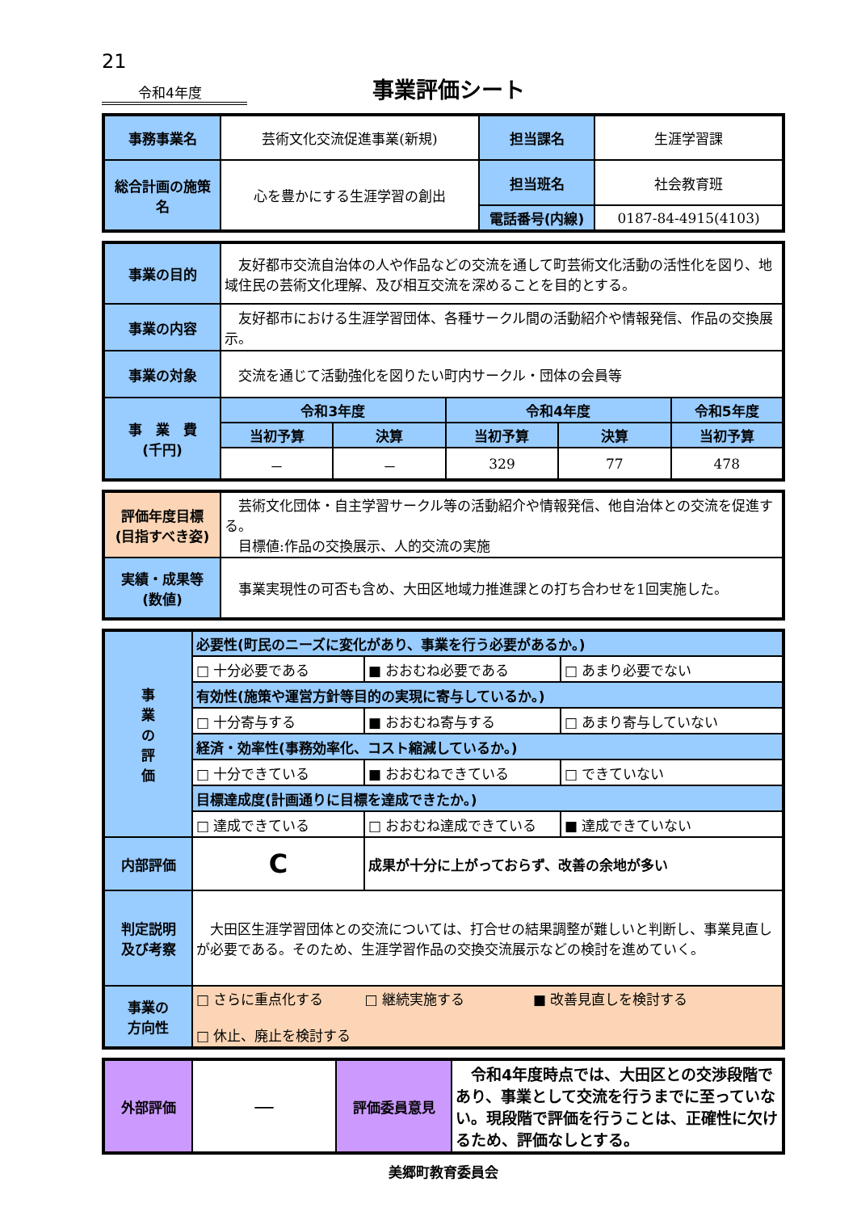21
令和4年度 事業評価シート
| 事務事業名 | 芸術文化交流促進事業(新規) | 担当課名 | 生涯学習課 |
| 総合計画の施策名 | 心を豊かにする生涯学習の創出 | 担当班名 | 社会教育班 |
| | | 電話番号(内線) | 0187-84-4915(4103) |
| 事業の目的 | 友好都市交流自治体の人や作品などの交流を通して町芸術文化活動の活性化を図り、地域住民の芸術文化理解、及び相互交流を深めることを目的とする。 | | | | |
| 事業の内容 | 友好都市における生涯学習団体、各種サークル間の活動紹介や情報発信、作品の交換展示。 | | | | |
| 事業の対象 | 交流を通じて活動強化を図りたい町内サークル・団体の会員等 | | | | |
| 事 業 費 (千円) | 令和3年度 | | 令和4年度 | | 令和5年度 |
| | 当初予算 | 決算 | 当初予算 | 決算 | 当初予算 |
| | － | － | 329 | 77 | 478 |
| 評価年度目標 (目指すべき姿) | 芸術文化団体・自主学習サークル等の活動紹介や情報発信、他自治体との交流を促進する。 目標値:作品の交換展示、人的交流の実施 |
| 実績・成果等 (数値) | 事業実現性の可否も含め、大田区地域力推進課との打ち合わせを1回実施した。 |
| 事 業 の 評 価 | 必要性(町民のニーズに変化があり、事業を行う必要があるか。) | | |
| | □ 十分必要である | ■ おおむね必要である | □ あまり必要でない |
| | 有効性(施策や運営方針等目的の実現に寄与しているか。) | | |
| | □ 十分寄与する | ■ おおむね寄与する | □ あまり寄与していない |
| | 経済・効率性(事務効率化、コスト縮減しているか。) | | |
| | □ 十分できている | ■ おおむねできている | □ できていない |
| | 目標達成度(計画通りに目標を達成できたか。) | | |
| | □ 達成できている | □ おおむね達成できている | ■ 達成できていない |
| 内部評価 | C | 成果が十分に上がっておらず、改善の余地が多い | |
| 判定説明 及び考察 | 大田区生涯学習団体との交流については、打合せの結果調整が難しいと判断し、事業見直しが必要である。そのため、生涯学習作品の交換交流展示などの検討を進めていく。 | | |
| 事業の 方向性 | □ さらに重点化する □ 継続実施する ■ 改善見直しを検討する □ 休止、廃止を検討する | | |
| 外部評価 | — | 評価委員意見 | 令和4年度時点では、大田区との交渉段階であり、事業として交流を行うまでに至っていない。現段階で評価を行うことは、正確性に欠けるため、評価なしとする。 |
美郷町教育委員会